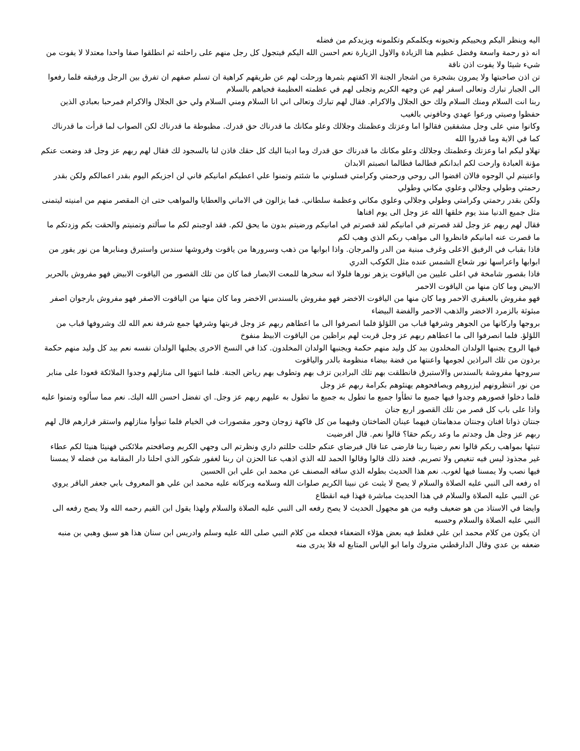اليه وينظر اليكم ويحييكم وتحيونه ويكلمكم وتكلمونه ويزيدكم من فضله
انه ذو رحمة واسعة وفضل عظيم هنا الزيادة والاول الزيارة نعم احسن الله اليكم فيتجول كل رجل منهم على راحلته ثم انطلقوا صفا واحدا معتدلا لا يفوت من شيء شيئا ولا يفوت اذن ناقة
تن اذن صاحبتها ولا يمرون بشجرة من اشجار الجنة الا اكفتهم بثمرها ورحلت لهم عن طريقهم كراهية ان تسلم صفهم ان تفرق بين الرجل ورفيقه فلما رفعوا الى الجبار تبارك وتعالى اسفر لهم عن وجهه الكريم وتجلى لهم في عظمته العظيمة فحياهم بالسلام
ربنا انت السلام ومنك السلام ولك حق الجلال والاكرام. فقال لهم تبارك وتعالى اني انا السلام ومني السلام ولي حق الجلال والاكرام فمرحبا بعبادي الذين حفظوا وصيتي ورعوا عهدي وخافوني بالغيب
وكانوا مني على وجل مشفقين فقالوا اما وعزتك وعظمتك وجلالك وعلو مكانك ما قدرناك حق قدرك. مظبوطة ما قدرناك لكن الصواب لما قرأت ما قدرناك كما في الاية وما قدروا الله
تهلاو ليكم اما وعزتك وعظمتك وجلالك وعلو مكانك ما قدرناك حق قدرك وما ادينا اليك كل حقك فاذن لنا بالسجود لك فقال لهم ربهم عز وجل قد وضعت عنكم مؤنة العبادة وارحت لكم ابدانكم فطالما فطالما انصبتم الابدان
واعنيتم لي الوجوه فالان افضوا الى روحي ورحمتي وكرامتي فسلوني ما شئتم وتمنوا علي اعطيكم امانيكم فاني لن اجزيكم اليوم بقدر اعمالكم ولكن بقدر رحمتي وطولي وجلالي وعلوي مكاني وطولي
ولكن بقدر رحمتي وكرامتي وطولي وجلالي وعلوي مكاني وعظمة سلطاني. فما يزالون في الاماني والعطايا والمواهب حتى ان المقصر منهم من امنيته ليتمنى مثل جميع الدنيا منذ يوم خلقها الله عز وجل الى يوم افناها
فقال لهم ربهم عز وجل لقد قصرتم في امانيكم لقد قصرتم في امانيكم ورضيتم بدون ما يحق لكم. فقد اوجبتم لكم ما سألتم وتمنيتم والحقت بكم وزدتكم ما ما قصرت عنه امانيكم فانظروا الى مواهب ربكم الذي وهب لكم
فاذا بقباب في الرفيق الاعلى وغرف مبنية من الدر والمرجان. واذا ابوابها من ذهب وسرورها من ياقوت وفروشها سندس واستبرق ومنابرها من نور يفور من ابوابها واعراسها نور شعاع الشمس عنده مثل الكوكب الدري
فاذا بقصور شامخة في اعلى عليين من الياقوت يزهر نورها فلولا انه سخرها للمعت الابصار فما كان من تلك القصور من الياقوت الابيض فهو مفروش بالحرير الابيض وما كان منها من الياقوت الاحمر
فهو مفروش بالعبقري الاحمر وما كان منها من الياقوت الاخضر فهو مفروش بالسندس الاخضر وما كان منها من الياقوت الاصفر فهو مفروش بارجوان اصفر مبثوثة بالزمرد الاخضر والذهب الاحمر والفضة البيضاء
بروجها واركانها من الجوهر وشرفها قباب من اللؤلؤ فلما انصرفوا الى ما اعطاهم ربهم عز وجل قربتها وشرفها جمع شرفة نعم الله لك وشروفها قباب من اللؤلؤ. فلما انصرفوا الى ما اعطاهم ربهم عز وجل قربت لهم براظين من الياقوت الابيظ منفوخ
فيها الروح يجنبها الولدان المخلدون بيد كل وليد منهم حكمة ويجنبها الولدان المخلدون. كذا في النسخ الاخرى يجلبها الولدان نفسه نعم بيد كل وليد منهم حكمة برذون من تلك البراذين لجومها واعنتها من فضة بيضاء منظومة بالدر والياقوت
سروجها مفروشة بالسندس والاستبرق فانطلقت بهم تلك البرادين تزف بهم وتطوف بهم رياض الجنة. فلما انتهوا الى منازلهم وجدوا الملائكة قعودا على منابر من نور انتظرونهم ليزروهم ويصافحوهم يهنئوهم بكرامة ربهم عز وجل
فلما دخلوا قصورهم وجدوا فيها جميع ما تطأوا جميع ما تطول به جميع ما تطول به عليهم ربهم عز وجل. اي تفضل احسن الله اليك. نعم مما سألوه وتمنوا عليه واذا على باب كل قصر من تلك القصور اربع جنان
جنتان ذواتا افنان وجنتان مدهامتان فيهما عينان الضاختان وفيهما من كل فاكهة زوجان وحور مقصورات في الخيام فلما تبوأوا منازلهم واستقر قرارهم قال لهم ربهم عز وجل هل وجدتم ما وعد ربكم حقا؟ قالوا نعم. قال افرضيت
تنبئها بمواهب ربكم قالوا نعم رضينا ربنا فارضى عنا قال فبرضاي عنكم حللت حللتم داري ونظرتم الى وجهي الكريم وصافحتم ملائكتي فهنيئا هنيئا لكم عطاء غير مجذوذ ليس فيه تنغيص ولا تصريم. فعند ذلك قالوا وقالوا الحمد لله الذي اذهب عنا الحزن ان ربنا لغفور شكور الذي احلنا دار المقامة من فضله لا يمسنا فيها نصب ولا يمسنا فيها لغوب. نعم هذا الحديث بطوله الذي ساقه المصنف عن محمد ابن علي ابن الحسين
اه رفعه الى النبي عليه الصلاة والسلام لا يصح لا يثبت عن نبينا الكريم صلوات الله وسلامه وبركاته عليه محمد ابن علي هو المعروف بابي جعفر الباقر يروي عن النبي عليه الصلاة والسلام في هذا الحديث مباشرة فهذا فيه انقطاع
وايضا في الاستاذ من هو ضعيف وفيه من هو مجهول الحديث لا يصح رفعه الى النبي عليه الصلاة والسلام ولهذا يقول ابن القيم رحمه الله ولا يصح رفعه الى النبي عليه الصلاة والسلام وحسبه
ان يكون من كلام محمد ابن علي فغلط فيه بعض هؤلاء الضعفاء فجعله من كلام النبي صلى الله عليه وسلم وادريس ابن سنان هذا هو سبق وهبي بن منبه ضعفه بن عدي وقال الدارقطني متروك واما ابو الياس المتابع له فلا يدرى منه